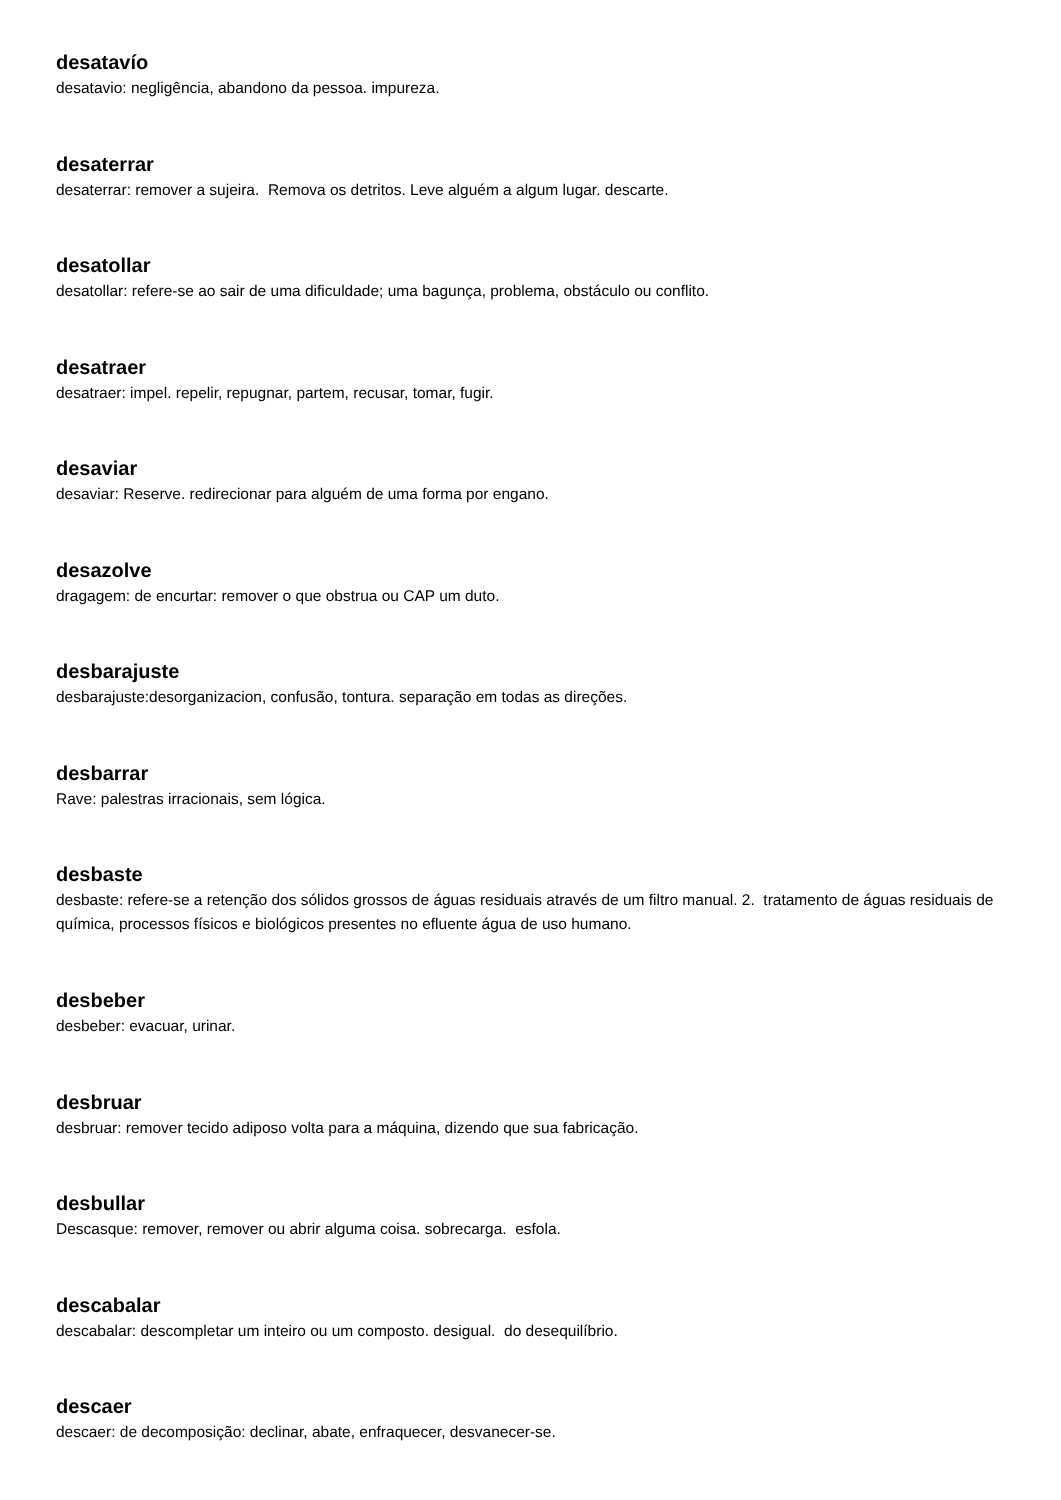desatavío
desatavio: negligência, abandono da pessoa. impureza.
desaterrar
desaterrar: remover a sujeira. Remova os detritos. Leve alguém a algum lugar. descarte.
desatollar
desatollar: refere-se ao sair de uma dificuldade; uma bagunça, problema, obstáculo ou conflito.
desatraer
desatraer: impel. repelir, repugnar, partem, recusar, tomar, fugir.
desaviar
desaviar: Reserve. redirecionar para alguém de uma forma por engano.
desazolve
dragagem: de encurtar: remover o que obstrua ou CAP um duto.
desbarajuste
desbarajuste:desorganizacion, confusão, tontura. separação em todas as direções.
desbarrar
Rave: palestras irracionais, sem lógica.
desbaste
desbaste: refere-se a retenção dos sólidos grossos de águas residuais através de um filtro manual. 2. tratamento de águas residuais de química, processos físicos e biológicos presentes no efluente água de uso humano.
desbeber
desbeber: evacuar, urinar.
desbruar
desbruar: remover tecido adiposo volta para a máquina, dizendo que sua fabricação.
desbullar
Descasque: remover, remover ou abrir alguma coisa. sobrecarga. esfola.
descabalar
descabalar: descompletar um inteiro ou um composto. desigual. do desequilíbrio.
descaer
descaer: de decomposição: declinar, abate, enfraquecer, desvanecer-se.